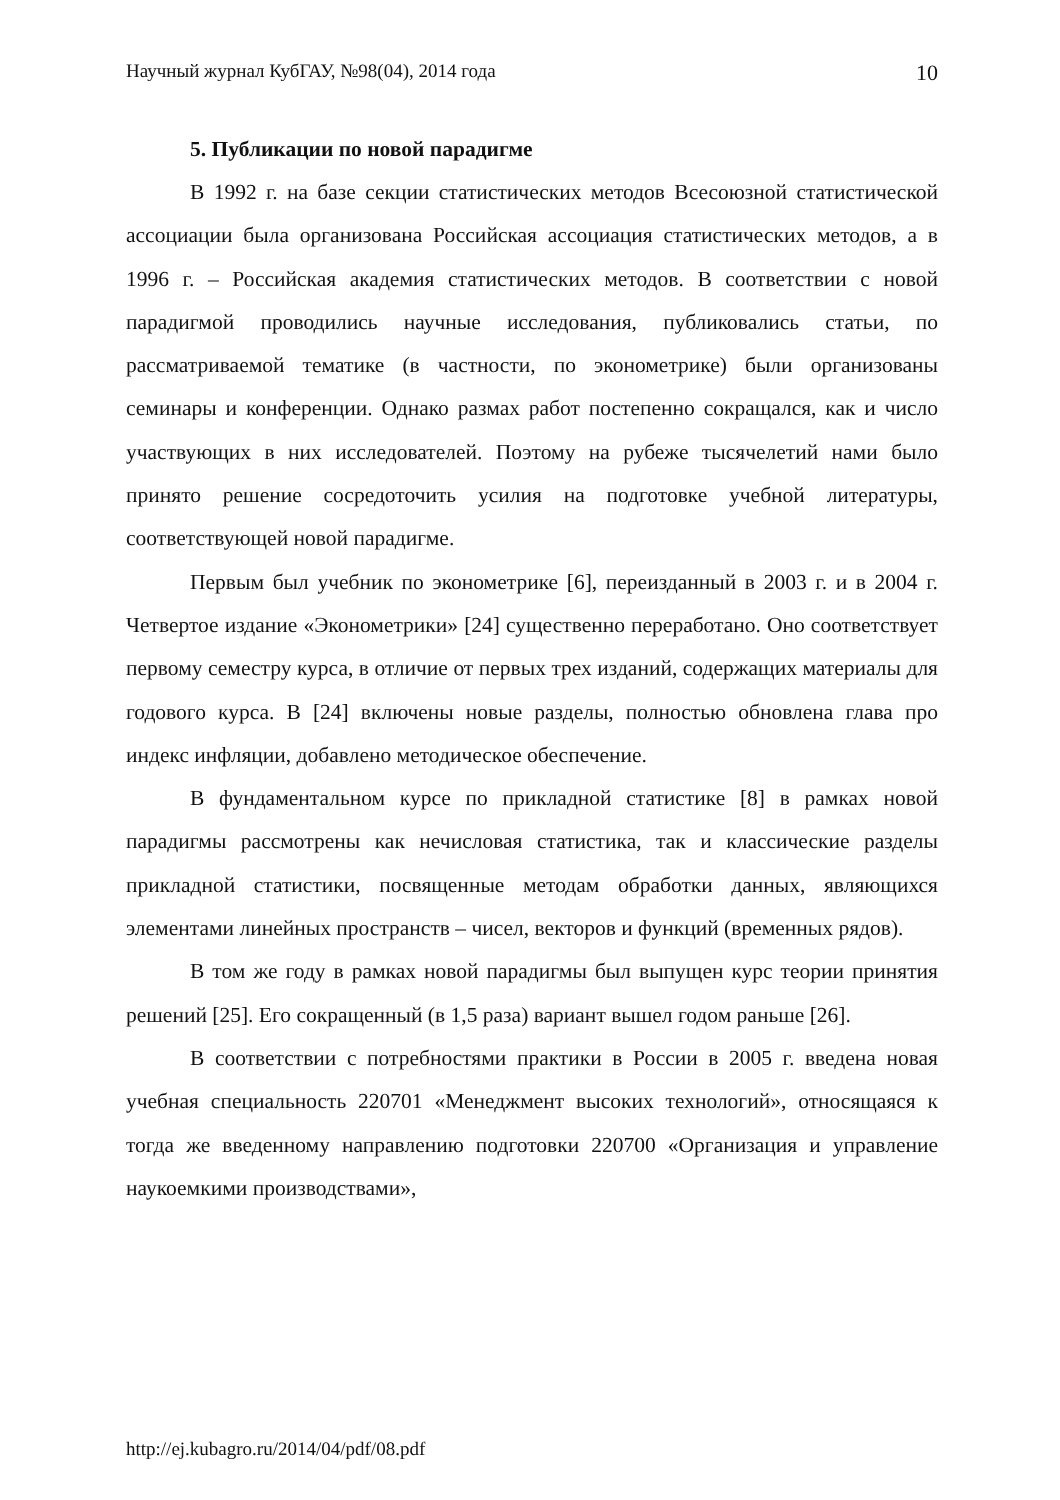Научный журнал КубГАУ, №98(04), 2014 года 10
5. Публикации по новой парадигме
В 1992 г. на базе секции статистических методов Всесоюзной статистической ассоциации была организована Российская ассоциация статистических методов, а в 1996 г. – Российская академия статистических методов. В соответствии с новой парадигмой проводились научные исследования, публиковались статьи, по рассматриваемой тематике (в частности, по эконометрике) были организованы семинары и конференции. Однако размах работ постепенно сокращался, как и число участвующих в них исследователей. Поэтому на рубеже тысячелетий нами было принято решение сосредоточить усилия на подготовке учебной литературы, соответствующей новой парадигме.
Первым был учебник по эконометрике [6], переизданный в 2003 г. и в 2004 г. Четвертое издание «Эконометрики» [24] существенно переработано. Оно соответствует первому семестру курса, в отличие от первых трех изданий, содержащих материалы для годового курса. В [24] включены новые разделы, полностью обновлена глава про индекс инфляции, добавлено методическое обеспечение.
В фундаментальном курсе по прикладной статистике [8] в рамках новой парадигмы рассмотрены как нечисловая статистика, так и классические разделы прикладной статистики, посвященные методам обработки данных, являющихся элементами линейных пространств – чисел, векторов и функций (временных рядов).
В том же году в рамках новой парадигмы был выпущен курс теории принятия решений [25]. Его сокращенный (в 1,5 раза) вариант вышел годом раньше [26].
В соответствии с потребностями практики в России в 2005 г. введена новая учебная специальность 220701 «Менеджмент высоких технологий», относящаяся к тогда же введенному направлению подготовки 220700 «Организация и управление наукоемкими производствами»,
http://ej.kubagro.ru/2014/04/pdf/08.pdf